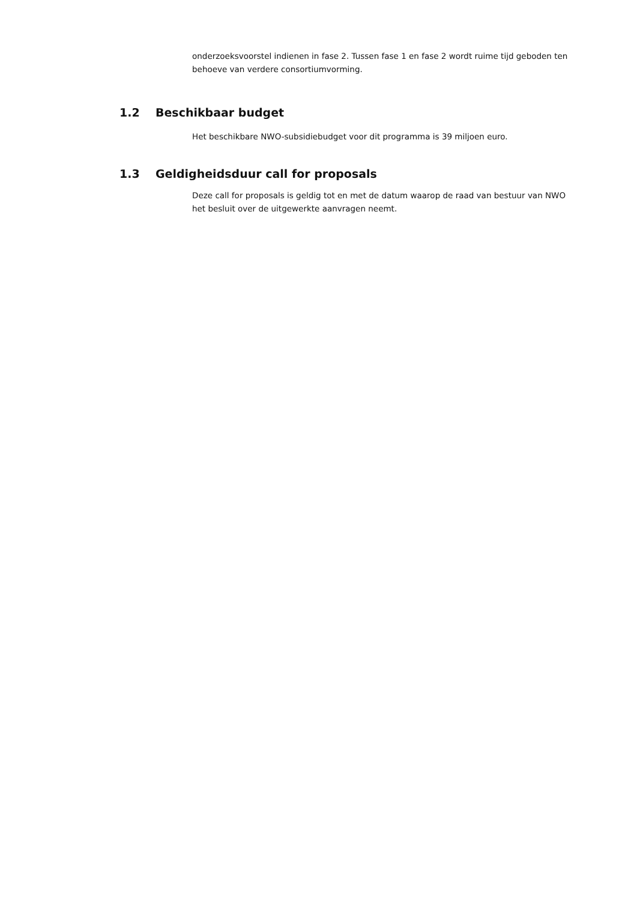onderzoeksvoorstel indienen in fase 2. Tussen fase 1 en fase 2 wordt ruime tijd geboden ten behoeve van verdere consortiumvorming.
1.2 Beschikbaar budget
Het beschikbare NWO-subsidiebudget voor dit programma is 39 miljoen euro.
1.3 Geldigheidsduur call for proposals
Deze call for proposals is geldig tot en met de datum waarop de raad van bestuur van NWO het besluit over de uitgewerkte aanvragen neemt.